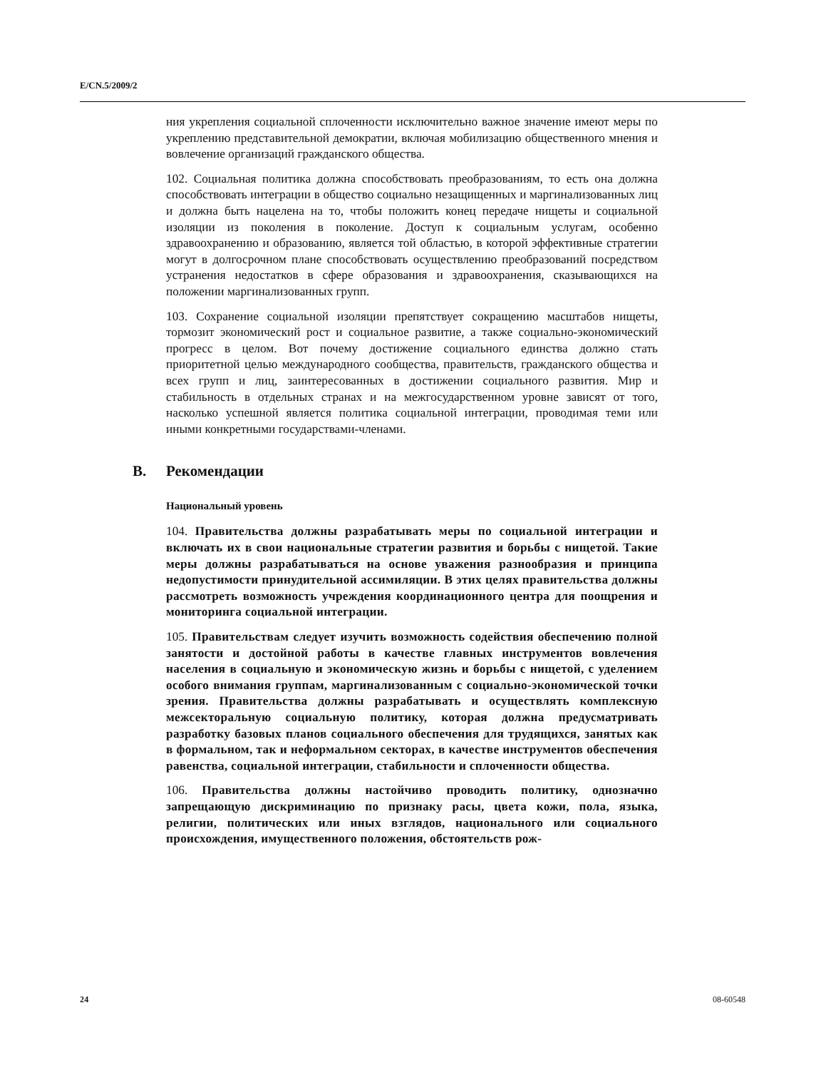E/CN.5/2009/2
ния укрепления социальной сплоченности исключительно важное значение имеют меры по укреплению представительной демократии, включая мобилизацию общественного мнения и вовлечение организаций гражданского общества.
102. Социальная политика должна способствовать преобразованиям, то есть она должна способствовать интеграции в общество социально незащищенных и маргинализованных лиц и должна быть нацелена на то, чтобы положить конец передаче нищеты и социальной изоляции из поколения в поколение. Доступ к социальным услугам, особенно здравоохранению и образованию, является той областью, в которой эффективные стратегии могут в долгосрочном плане способствовать осуществлению преобразований посредством устранения недостатков в сфере образования и здравоохранения, сказывающихся на положении маргинализованных групп.
103. Сохранение социальной изоляции препятствует сокращению масштабов нищеты, тормозит экономический рост и социальное развитие, а также социально-экономический прогресс в целом. Вот почему достижение социального единства должно стать приоритетной целью международного сообщества, правительств, гражданского общества и всех групп и лиц, заинтересованных в достижении социального развития. Мир и стабильность в отдельных странах и на межгосударственном уровне зависят от того, насколько успешной является политика социальной интеграции, проводимая теми или иными конкретными государствами-членами.
B. Рекомендации
Национальный уровень
104. Правительства должны разрабатывать меры по социальной интеграции и включать их в свои национальные стратегии развития и борьбы с нищетой. Такие меры должны разрабатываться на основе уважения разнообразия и принципа недопустимости принудительной ассимиляции. В этих целях правительства должны рассмотреть возможность учреждения координационного центра для поощрения и мониторинга социальной интеграции.
105. Правительствам следует изучить возможность содействия обеспечению полной занятости и достойной работы в качестве главных инструментов вовлечения населения в социальную и экономическую жизнь и борьбы с нищетой, с уделением особого внимания группам, маргинализованным с социально-экономической точки зрения. Правительства должны разрабатывать и осуществлять комплексную межсекторальную социальную политику, которая должна предусматривать разработку базовых планов социального обеспечения для трудящихся, занятых как в формальном, так и неформальном секторах, в качестве инструментов обеспечения равенства, социальной интеграции, стабильности и сплоченности общества.
106. Правительства должны настойчиво проводить политику, однозначно запрещающую дискриминацию по признаку расы, цвета кожи, пола, языка, религии, политических или иных взглядов, национального или социального происхождения, имущественного положения, обстоятельств рож-
24 08-60548